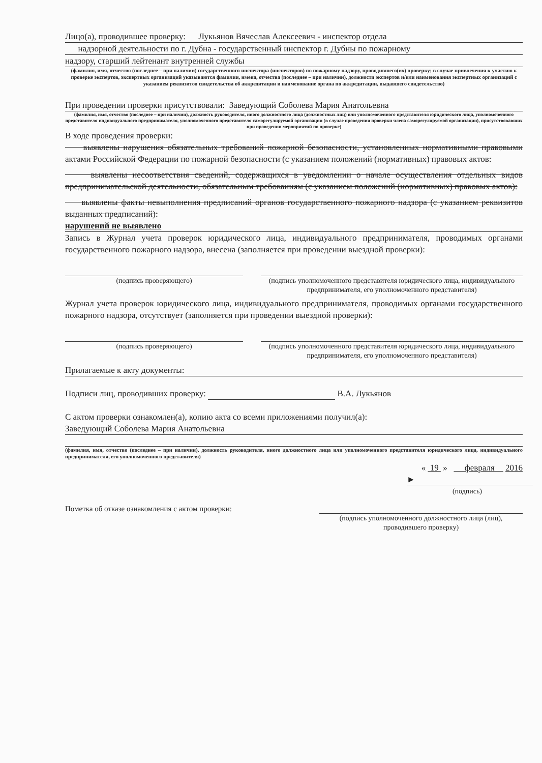Лицо(а), проводившее проверку: Лукьянов Вячеслав Алексеевич - инспектор отдела
надзорной деятельности по г. Дубна - государственный инспектор г. Дубны по пожарному
надзору, старший лейтенант внутренней службы
(фамилия, имя, отчество (последнее – при наличии) государственного инспектора (инспекторов) по пожарному надзору, проводившего(их) проверку; в случае привлечения к участию к проверке экспертов, экспертных организаций указываются фамилии, имена, отчества (последнее – при наличии), должности экспертов и/или наименования экспертных организаций с указанием реквизитов свидетельства об аккредитации и наименование органа по аккредитации, выдавшего свидетельство)
При проведении проверки присутствовали: Заведующий Соболева Мария Анатольевна
(фамилия, имя, отчество (последнее – при наличии), должность руководителя, иного должностного лица (должностных лиц) или уполномоченного представителя юридического лица, уполномоченного представителя индивидуального предпринимателя, уполномоченного представителя саморегулируемой организации (в случае проведения проверки члена саморегулируемой организации), присутствовавших при проведении мероприятий по проверке)
В ходе проведения проверки:
выявлены нарушения обязательных требований пожарной безопасности, установленных нормативными правовыми актами Российской Федерации по пожарной безопасности (с указанием положений (нормативных) правовых актов:
выявлены несоответствия сведений, содержащихся в уведомлении о начале осуществления отдельных видов предпринимательской деятельности, обязательным требованиям (с указанием положений (нормативных) правовых актов):
выявлены факты невыполнения предписаний органов государственного пожарного надзора (с указанием реквизитов выданных предписаний):
нарушений не выявлено
Запись в Журнал учета проверок юридического лица, индивидуального предпринимателя, проводимых органами государственного пожарного надзора, внесена (заполняется при проведении выездной проверки):
(подпись проверяющего) (подпись уполномоченного представителя юридического лица, индивидуального предпринимателя, его уполномоченного представителя)
Журнал учета проверок юридического лица, индивидуального предпринимателя, проводимых органами государственного пожарного надзора, отсутствует (заполняется при проведении выездной проверки):
(подпись проверяющего) (подпись уполномоченного представителя юридического лица, индивидуального предпринимателя, его уполномоченного представителя)
Прилагаемые к акту документы:
Подписи лиц, проводивших проверку: В.А. Лукьянов
С актом проверки ознакомлен(а), копию акта со всеми приложениями получил(а):
Заведующий Соболева Мария Анатольевна
(фамилия, имя, отчество (последнее – при наличии), должность руководителя, иного должностного лица или уполномоченного представителя юридического лица, индивидуального предпринимателя, его уполномоченного представителя)
« 19 » февраля 2016
►
(подпись)
Пометка об отказе ознакомления с актом проверки:
(подпись уполномоченного должностного лица (лиц), проводившего проверку)